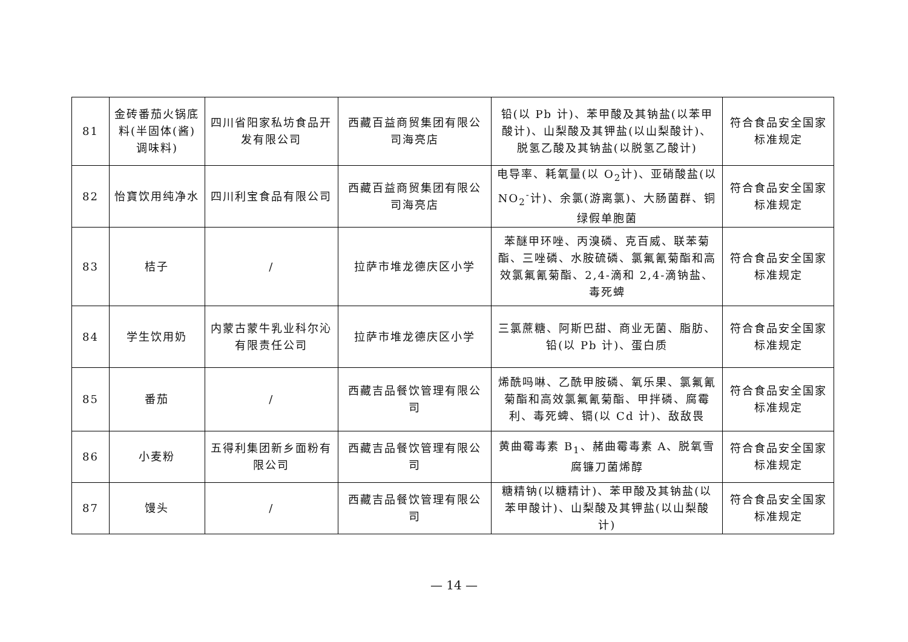| 81 | 金砖番茄火锅底料(半固体(酱)调味料) | 四川省阳家私坊食品开发有限公司 | 西藏百益商贸集团有限公司海亮店 | 铅(以 Pb 计)、苯甲酸及其钠盐(以苯甲酸计)、山梨酸及其钾盐(以山梨酸计)、脱氢乙酸及其钠盐(以脱氢乙酸计) | 符合食品安全国家标准规定 |
| 82 | 怡寶饮用纯净水 | 四川利宝食品有限公司 | 西藏百益商贸集团有限公司海亮店 | 电导率、耗氧量(以 O<sub>2</sub>计)、亚硝酸盐(以NO<sub>2</sub><sup>-</sup>计)、余氯(游离氯)、大肠菌群、铜绿假单胞菌 | 符合食品安全国家标准规定 |
| 83 | 桔子 | / | 拉萨市堆龙德庆区小学 | 苯醚甲环唑、丙溴磷、克百威、联苯菊酯、三唑磷、水胺硫磷、氯氟氰菊酯和高效氯氟氰菊酯、2,4-滴和 2,4-滴钠盐、毒死蜱 | 符合食品安全国家标准规定 |
| 84 | 学生饮用奶 | 内蒙古蒙牛乳业科尔沁有限责任公司 | 拉萨市堆龙德庆区小学 | 三氯蔗糖、阿斯巴甜、商业无菌、脂肪、铅(以 Pb 计)、蛋白质 | 符合食品安全国家标准规定 |
| 85 | 番茄 | / | 西藏吉品餐饮管理有限公司 | 烯酰吗啉、乙酰甲胺磷、氧乐果、氯氟氰菊酯和高效氯氟氰菊酯、甲拌磷、腐霉利、毒死蜱、镉(以 Cd 计)、敌敌畏 | 符合食品安全国家标准规定 |
| 86 | 小麦粉 | 五得利集团新乡面粉有限公司 | 西藏吉品餐饮管理有限公司 | 黄曲霉毒素 B<sub>1</sub>、赭曲霉毒素 A、脱氧雪腐镰刀菌烯醇 | 符合食品安全国家标准规定 |
| 87 | 馒头 | / | 西藏吉品餐饮管理有限公司 | 糖精钠(以糖精计)、苯甲酸及其钠盐(以苯甲酸计)、山梨酸及其钾盐(以山梨酸计) | 符合食品安全国家标准规定 |
— 14 —